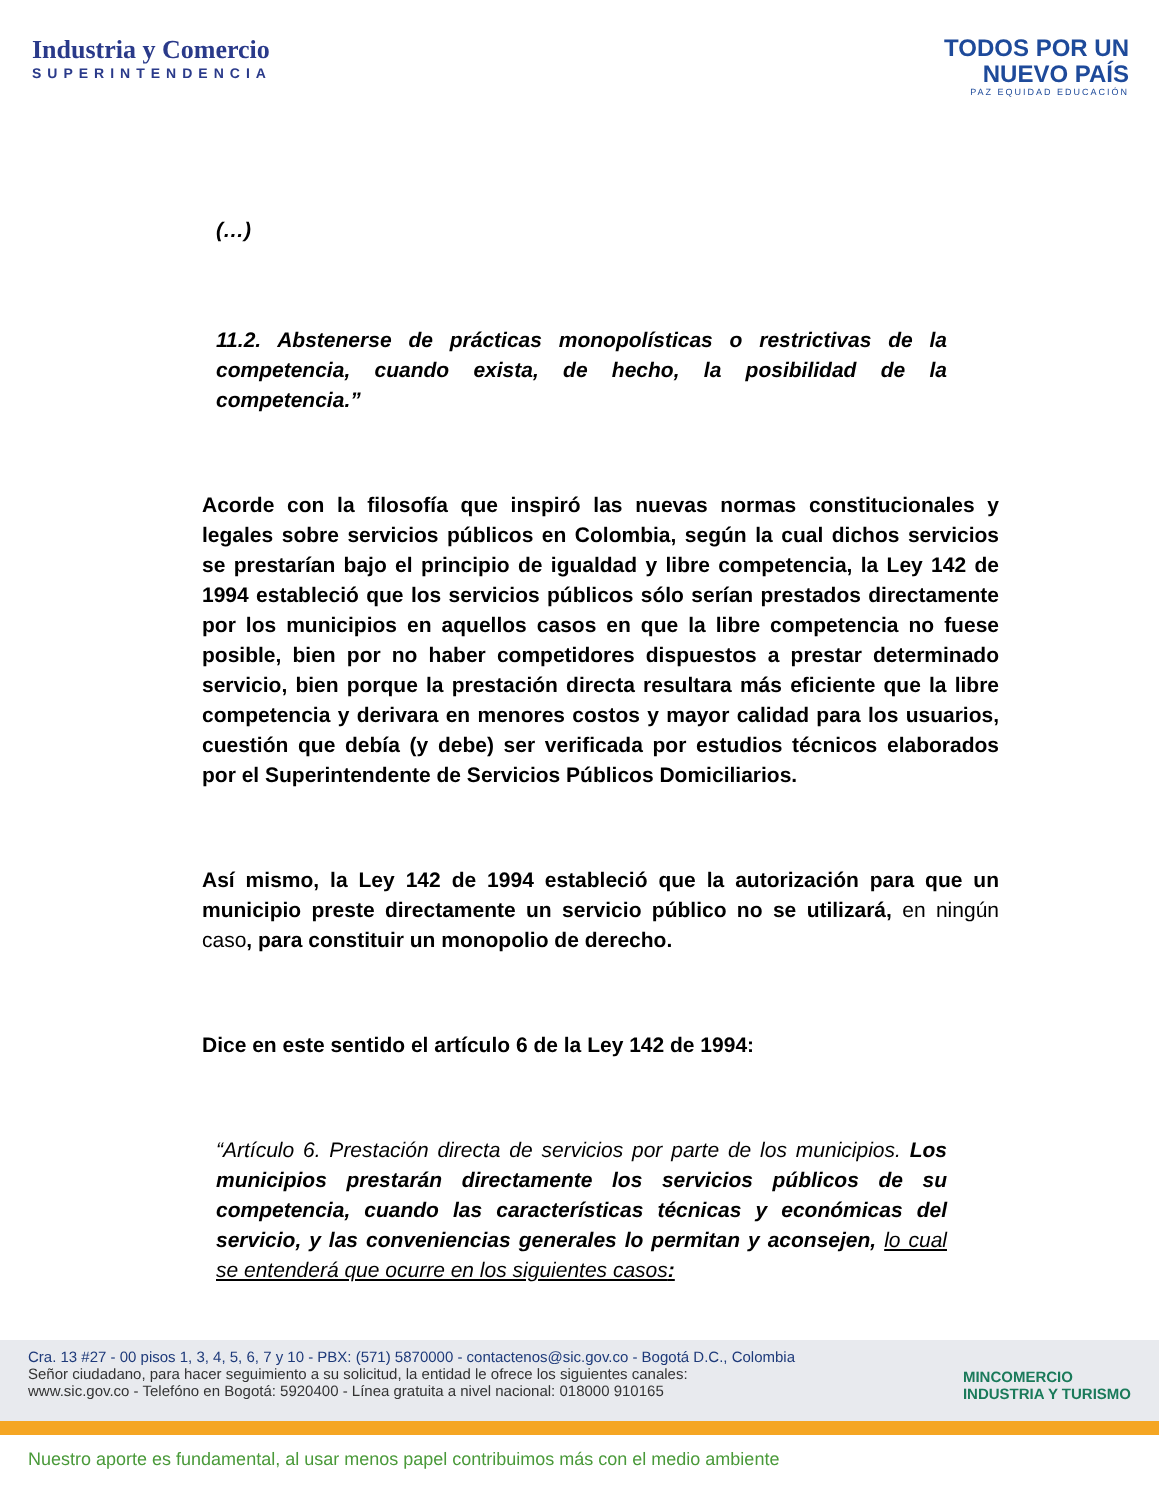Industria y Comercio
SUPERINTENDENCIA
TODOS POR UN
NUEVO PAÍS
PAZ EQUIDAD EDUCACIÓN
(…)
11.2. Abstenerse de prácticas monopolísticas o restrictivas de la competencia, cuando exista, de hecho, la posibilidad de la competencia.”
Acorde con la filosofía que inspiró las nuevas normas constitucionales y legales sobre servicios públicos en Colombia, según la cual dichos servicios se prestarían bajo el principio de igualdad y libre competencia, la Ley 142 de 1994 estableció que los servicios públicos sólo serían prestados directamente por los municipios en aquellos casos en que la libre competencia no fuese posible, bien por no haber competidores dispuestos a prestar determinado servicio, bien porque la prestación directa resultara más eficiente que la libre competencia y derivara en menores costos y mayor calidad para los usuarios, cuestión que debía (y debe) ser verificada por estudios técnicos elaborados por el Superintendente de Servicios Públicos Domiciliarios.
Así mismo, la Ley 142 de 1994 estableció que la autorización para que un municipio preste directamente un servicio público no se utilizará, en ningún caso, para constituir un monopolio de derecho.
Dice en este sentido el artículo 6 de la Ley 142 de 1994:
“Artículo 6. Prestación directa de servicios por parte de los municipios. Los municipios prestarán directamente los servicios públicos de su competencia, cuando las características técnicas y económicas del servicio, y las conveniencias generales lo permitan y aconsejen, lo cual se entenderá que ocurre en los siguientes casos:
Cra. 13 #27 - 00 pisos 1, 3, 4, 5, 6, 7 y 10 - PBX: (571) 5870000 - contactenos@sic.gov.co - Bogotá D.C., Colombia
Señor ciudadano, para hacer seguimiento a su solicitud, la entidad le ofrece los siguientes canales:
www.sic.gov.co - Telefóno en Bogotá: 5920400 - Línea gratuita a nivel nacional: 018000 910165
MINCOMERCIO
INDUSTRIA Y TURISMO
Nuestro aporte es fundamental, al usar menos papel contribuimos más con el medio ambiente